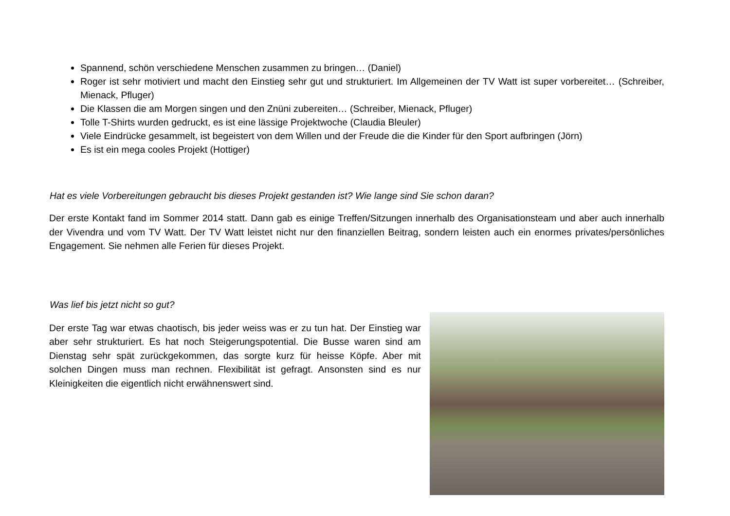Spannend, schön verschiedene Menschen zusammen zu bringen… (Daniel)
Roger ist sehr motiviert und macht den Einstieg sehr gut und strukturiert. Im Allgemeinen der TV Watt ist super vorbereitet… (Schreiber, Mienack, Pfluger)
Die Klassen die am Morgen singen und den Znüni zubereiten… (Schreiber, Mienack, Pfluger)
Tolle T-Shirts wurden gedruckt, es ist eine lässige Projektwoche (Claudia Bleuler)
Viele Eindrücke gesammelt, ist begeistert von dem Willen und der Freude die die Kinder für den Sport aufbringen (Jörn)
Es ist ein mega cooles Projekt (Hottiger)
Hat es viele Vorbereitungen gebraucht bis dieses Projekt gestanden ist? Wie lange sind Sie schon daran?
Der erste Kontakt fand im Sommer 2014 statt. Dann gab es einige Treffen/Sitzungen innerhalb des Organisationsteam und aber auch innerhalb der Vivendra und vom TV Watt. Der TV Watt leistet nicht nur den finanziellen Beitrag, sondern leisten auch ein enormes privates/persönliches Engagement. Sie nehmen alle Ferien für dieses Projekt.
Was lief bis jetzt nicht so gut?
Der erste Tag war etwas chaotisch, bis jeder weiss was er zu tun hat. Der Einstieg war aber sehr strukturiert. Es hat noch Steigerungspotential. Die Busse waren sind am Dienstag sehr spät zurückgekommen, das sorgte kurz für heisse Köpfe. Aber mit solchen Dingen muss man rechnen. Flexibilität ist gefragt. Ansonsten sind es nur Kleinigkeiten die eigentlich nicht erwähnenswert sind.